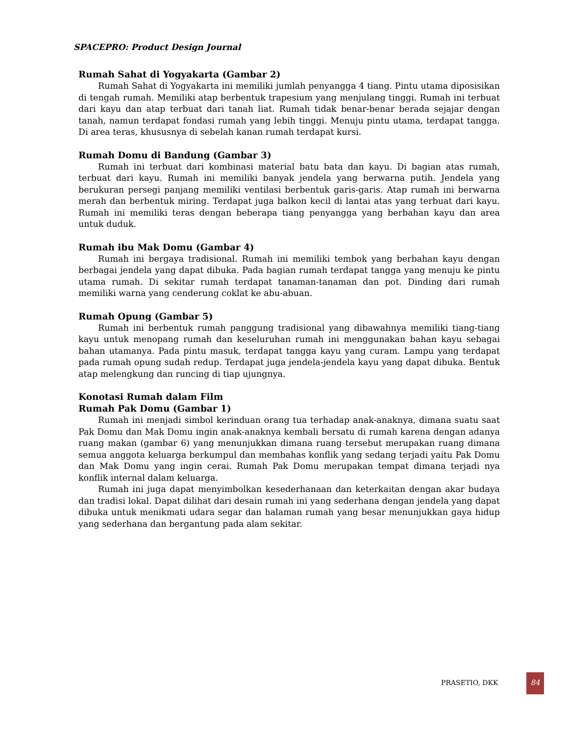SPACEPRO: Product Design Journal
Rumah Sahat di Yogyakarta (Gambar 2)
Rumah Sahat di Yogyakarta ini memiliki jumlah penyangga 4 tiang. Pintu utama diposisikan di tengah rumah. Memiliki atap berbentuk trapesium yang menjulang tinggi. Rumah ini terbuat dari kayu dan atap terbuat dari tanah liat. Rumah tidak benar-benar berada sejajar dengan tanah, namun terdapat fondasi rumah yang lebih tinggi. Menuju pintu utama, terdapat tangga. Di area teras, khususnya di sebelah kanan rumah terdapat kursi.
Rumah Domu di Bandung (Gambar 3)
Rumah ini terbuat dari kombinasi material batu bata dan kayu. Di bagian atas rumah, terbuat dari kayu. Rumah ini memiliki banyak jendela yang berwarna putih. Jendela yang berukuran persegi panjang memiliki ventilasi berbentuk garis-garis. Atap rumah ini berwarna merah dan berbentuk miring. Terdapat juga balkon kecil di lantai atas yang terbuat dari kayu. Rumah ini memiliki teras dengan beberapa tiang penyangga yang berbahan kayu dan area untuk duduk.
Rumah ibu Mak Domu (Gambar 4)
Rumah ini bergaya tradisional. Rumah ini memiliki tembok yang berbahan kayu dengan berbagai jendela yang dapat dibuka. Pada bagian rumah terdapat tangga yang menuju ke pintu utama rumah. Di sekitar rumah terdapat tanaman-tanaman dan pot. Dinding dari rumah memiliki warna yang cenderung coklat ke abu-abuan.
Rumah Opung (Gambar 5)
Rumah ini berbentuk rumah panggung tradisional yang dibawahnya memiliki tiang-tiang kayu untuk menopang rumah dan keseluruhan rumah ini menggunakan bahan kayu sebagai bahan utamanya. Pada pintu masuk, terdapat tangga kayu yang curam. Lampu yang terdapat pada rumah opung sudah redup. Terdapat juga jendela-jendela kayu yang dapat dibuka. Bentuk atap melengkung dan runcing di tiap ujungnya.
Konotasi Rumah dalam Film
Rumah Pak Domu (Gambar 1)
Rumah ini menjadi simbol kerinduan orang tua terhadap anak-anaknya, dimana suatu saat Pak Domu dan Mak Domu ingin anak-anaknya kembali bersatu di rumah karena dengan adanya ruang makan (gambar 6) yang menunjukkan dimana ruang tersebut merupakan ruang dimana semua anggota keluarga berkumpul dan membahas konflik yang sedang terjadi yaitu Pak Domu dan Mak Domu yang ingin cerai. Rumah Pak Domu merupakan tempat dimana terjadi nya konflik internal dalam keluarga.
Rumah ini juga dapat menyimbolkan kesederhanaan dan keterkaitan dengan akar budaya dan tradisi lokal. Dapat dilihat dari desain rumah ini yang sederhana dengan jendela yang dapat dibuka untuk menikmati udara segar dan halaman rumah yang besar menunjukkan gaya hidup yang sederhana dan bergantung pada alam sekitar.
PRASETIO, DKK
84